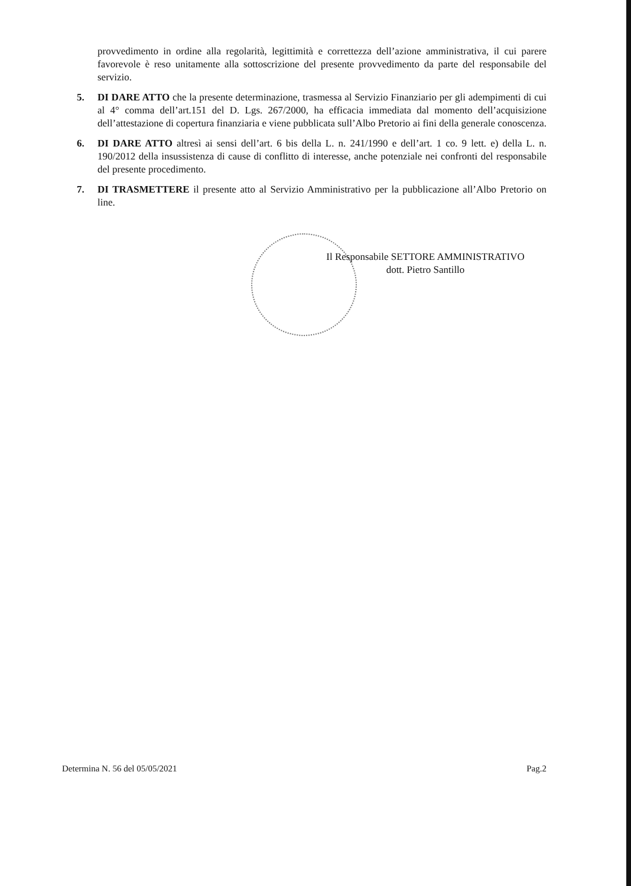provvedimento in ordine alla regolarità, legittimità e correttezza dell’azione amministrativa, il cui parere favorevole è reso unitamente alla sottoscrizione del presente provvedimento da parte del responsabile del servizio.
5. DI DARE ATTO che la presente determinazione, trasmessa al Servizio Finanziario per gli adempimenti di cui al 4° comma dell’art.151 del D. Lgs. 267/2000, ha efficacia immediata dal momento dell’acquisizione dell’attestazione di copertura finanziaria e viene pubblicata sull’Albo Pretorio ai fini della generale conoscenza.
6. DI DARE ATTO altresì ai sensi dell’art. 6 bis della L. n. 241/1990 e dell’art. 1 co. 9 lett. e) della L. n. 190/2012 della insussistenza di cause di conflitto di interesse, anche potenziale nei confronti del responsabile del presente procedimento.
7. DI TRASMETTERE il presente atto al Servizio Amministrativo per la pubblicazione all’Albo Pretorio on line.
Il Responsabile SETTORE AMMINISTRATIVO
dott. Pietro Santillo
Determina N. 56 del 05/05/2021 Pag.2